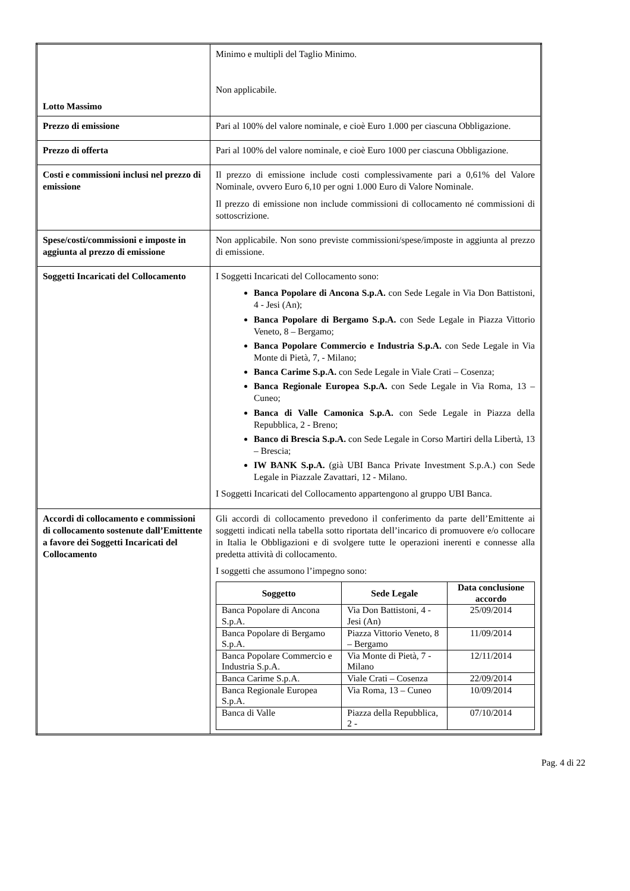| Lotto Massimo | Minimo e multipli del Taglio Minimo. Non applicabile. |
| Prezzo di emissione | Pari al 100% del valore nominale, e cioè Euro 1.000 per ciascuna Obbligazione. |
| Prezzo di offerta | Pari al 100% del valore nominale, e cioè Euro 1000 per ciascuna Obbligazione. |
| Costi e commissioni inclusi nel prezzo di emissione | Il prezzo di emissione include costi complessivamente pari a 0,61% del Valore Nominale, ovvero Euro 6,10 per ogni 1.000 Euro di Valore Nominale. Il prezzo di emissione non include commissioni di collocamento né commissioni di sottoscrizione. |
| Spese/costi/commissioni e imposte in aggiunta al prezzo di emissione | Non applicabile. Non sono previste commissioni/spese/imposte in aggiunta al prezzo di emissione. |
| Soggetti Incaricati del Collocamento | I Soggetti Incaricati del Collocamento sono: Banca Popolare di Ancona S.p.A. con Sede Legale in Via Don Battistoni, 4 - Jesi (An); Banca Popolare di Bergamo S.p.A. con Sede Legale in Piazza Vittorio Veneto, 8 – Bergamo; Banca Popolare Commercio e Industria S.p.A. con Sede Legale in Via Monte di Pietà, 7, - Milano; Banca Carime S.p.A. con Sede Legale in Viale Crati – Cosenza; Banca Regionale Europea S.p.A. con Sede Legale in Via Roma, 13 – Cuneo; Banca di Valle Camonica S.p.A. con Sede Legale in Piazza della Repubblica, 2 - Breno; Banco di Brescia S.p.A. con Sede Legale in Corso Martiri della Libertà, 13 – Brescia; IW BANK S.p.A. (già UBI Banca Private Investment S.p.A.) con Sede Legale in Piazzale Zavattari, 12 - Milano. I Soggetti Incaricati del Collocamento appartengono al gruppo UBI Banca. |
| Accordi di collocamento e commissioni di collocamento sostenute dall’Emittente a favore dei Soggetti Incaricati del Collocamento | Gli accordi di collocamento prevedono il conferimento da parte dell’Emittente ai soggetti indicati nella tabella sotto riportata dell’incarico di promuovere e/o collocare in Italia le Obbligazioni e di svolgere tutte le operazioni inerenti e connesse alla predetta attività di collocamento. I soggetti che assumono l’impegno sono: / Soggetto / Sede Legale / Data conclusione accordo / / --- / --- / --- / / Banca Popolare di Ancona S.p.A. / Via Don Battistoni, 4 - Jesi (An) / 25/09/2014 / / Banca Popolare di Bergamo S.p.A. / Piazza Vittorio Veneto, 8 – Bergamo / 11/09/2014 / / Banca Popolare Commercio e Industria S.p.A. / Via Monte di Pietà, 7 - Milano / 12/11/2014 / / Banca Carime S.p.A. / Viale Crati – Cosenza / 22/09/2014 / / Banca Regionale Europea S.p.A. / Via Roma, 13 – Cuneo / 10/09/2014 / / Banca di Valle / Piazza della Repubblica, 2 - / 07/10/2014 / |
Pag. 4 di 22